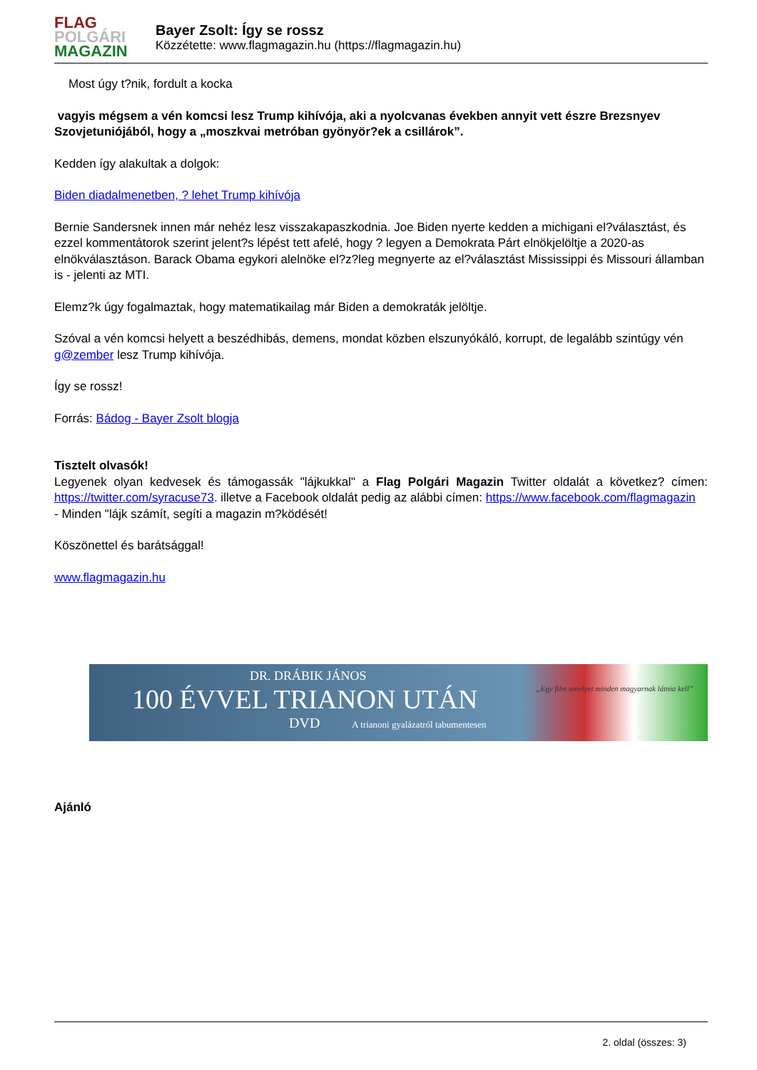FLAG
POLGÁRI
MAGAZIN
Bayer Zsolt: Így se rossz
Közzétette: www.flagmagazin.hu (https://flagmagazin.hu)
Most úgy t?nik, fordult a kocka
vagyis mégsem a vén komcsi lesz Trump kihívója, aki a nyolcvanas években annyit vett észre Brezsnyev Szovjetuniójából, hogy a „moszkvai metróban gyönyör?ek a csillárok”.
Kedden így alakultak a dolgok:
Biden diadalmenetben, ? lehet Trump kihívója
Bernie Sandersnek innen már nehéz lesz visszakapaszkodnia. Joe Biden nyerte kedden a michigani el?választást, és ezzel kommentátorok szerint jelent?s lépést tett afelé, hogy ? legyen a Demokrata Párt elnökjelöltje a 2020-as elnökválasztáson. Barack Obama egykori alelnöke el?z?leg megnyerte az el?választást Mississippi és Missouri államban is - jelenti az MTI.
Elemz?k úgy fogalmaztak, hogy matematikailag már Biden a demokraták jelöltje.
Szóval a vén komcsi helyett a beszédhibás, demens, mondat közben elszunyókáló, korrupt, de legalább szintúgy vén g@zember lesz Trump kihívója.
Így se rossz!
Forrás: Bádog - Bayer Zsolt blogja
Tisztelt olvasók!
Legyenek olyan kedvesek és támogassák "lájkukkal" a Flag Polgári Magazin Twitter oldalát a következ? címen: https://twitter.com/syracuse73. illetve a Facebook oldalát pedig az alábbi címen: https://www.facebook.com/flagmagazin
- Minden "lájk számít, segíti a magazin m?ködését!
Köszönettel és barátsággal!
www.flagmagazin.hu
DR. DRÁBIK JÁNOS
100 ÉVVEL TRIANON UTÁN
DVD A trianoni gyalázatról tabumentesen
„Egy film amelyet minden magyarnak látnia kell”
Ajánló
2. oldal (összes: 3)